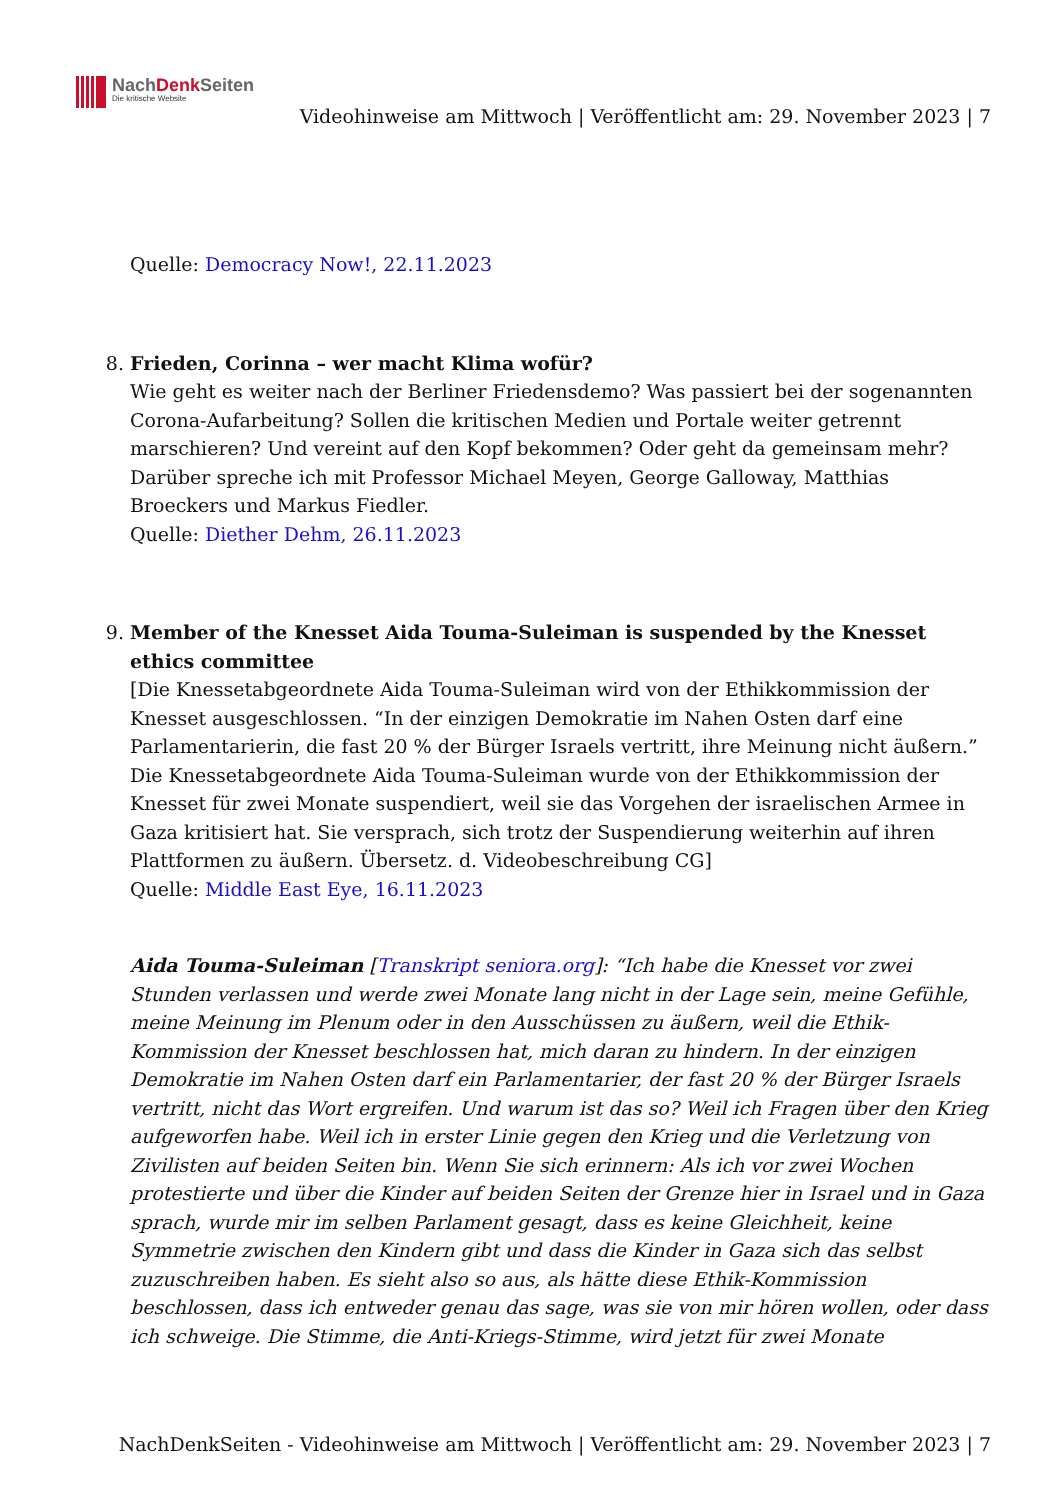NachDenk Seiten
Die kritische Website
Videohinweise am Mittwoch | Veröffentlicht am: 29. November 2023 | 7
Quelle: Democracy Now!, 22.11.2023
8. Frieden, Corinna – wer macht Klima wofür?
Wie geht es weiter nach der Berliner Friedensdemo? Was passiert bei der sogenannten Corona-Aufarbeitung? Sollen die kritischen Medien und Portale weiter getrennt marschieren? Und vereint auf den Kopf bekommen? Oder geht da gemeinsam mehr? Darüber spreche ich mit Professor Michael Meyen, George Galloway, Matthias Broeckers und Markus Fiedler.
Quelle: Diether Dehm, 26.11.2023
9. Member of the Knesset Aida Touma-Suleiman is suspended by the Knesset ethics committee
[Die Knessetabgeordnete Aida Touma-Suleiman wird von der Ethikkommission der Knesset ausgeschlossen. “In der einzigen Demokratie im Nahen Osten darf eine Parlamentarierin, die fast 20 % der Bürger Israels vertritt, ihre Meinung nicht äußern.” Die Knessetabgeordnete Aida Touma-Suleiman wurde von der Ethikkommission der Knesset für zwei Monate suspendiert, weil sie das Vorgehen der israelischen Armee in Gaza kritisiert hat. Sie versprach, sich trotz der Suspendierung weiterhin auf ihren Plattformen zu äußern. Übersetz. d. Videobeschreibung CG]
Quelle: Middle East Eye, 16.11.2023
Aida Touma-Suleiman [Transkript seniora.org]: “Ich habe die Knesset vor zwei Stunden verlassen und werde zwei Monate lang nicht in der Lage sein, meine Gefühle, meine Meinung im Plenum oder in den Ausschüssen zu äußern, weil die Ethik-Kommission der Knesset beschlossen hat, mich daran zu hindern. In der einzigen Demokratie im Nahen Osten darf ein Parlamentarier, der fast 20 % der Bürger Israels vertritt, nicht das Wort ergreifen. Und warum ist das so? Weil ich Fragen über den Krieg aufgeworfen habe. Weil ich in erster Linie gegen den Krieg und die Verletzung von Zivilisten auf beiden Seiten bin. Wenn Sie sich erinnern: Als ich vor zwei Wochen protestierte und über die Kinder auf beiden Seiten der Grenze hier in Israel und in Gaza sprach, wurde mir im selben Parlament gesagt, dass es keine Gleichheit, keine Symmetrie zwischen den Kindern gibt und dass die Kinder in Gaza sich das selbst zuzuschreiben haben. Es sieht also so aus, als hätte diese Ethik-Kommission beschlossen, dass ich entweder genau das sage, was sie von mir hören wollen, oder dass ich schweige. Die Stimme, die Anti-Kriegs-Stimme, wird jetzt für zwei Monate
NachDenkSeiten - Videohinweise am Mittwoch | Veröffentlicht am: 29. November 2023 | 7